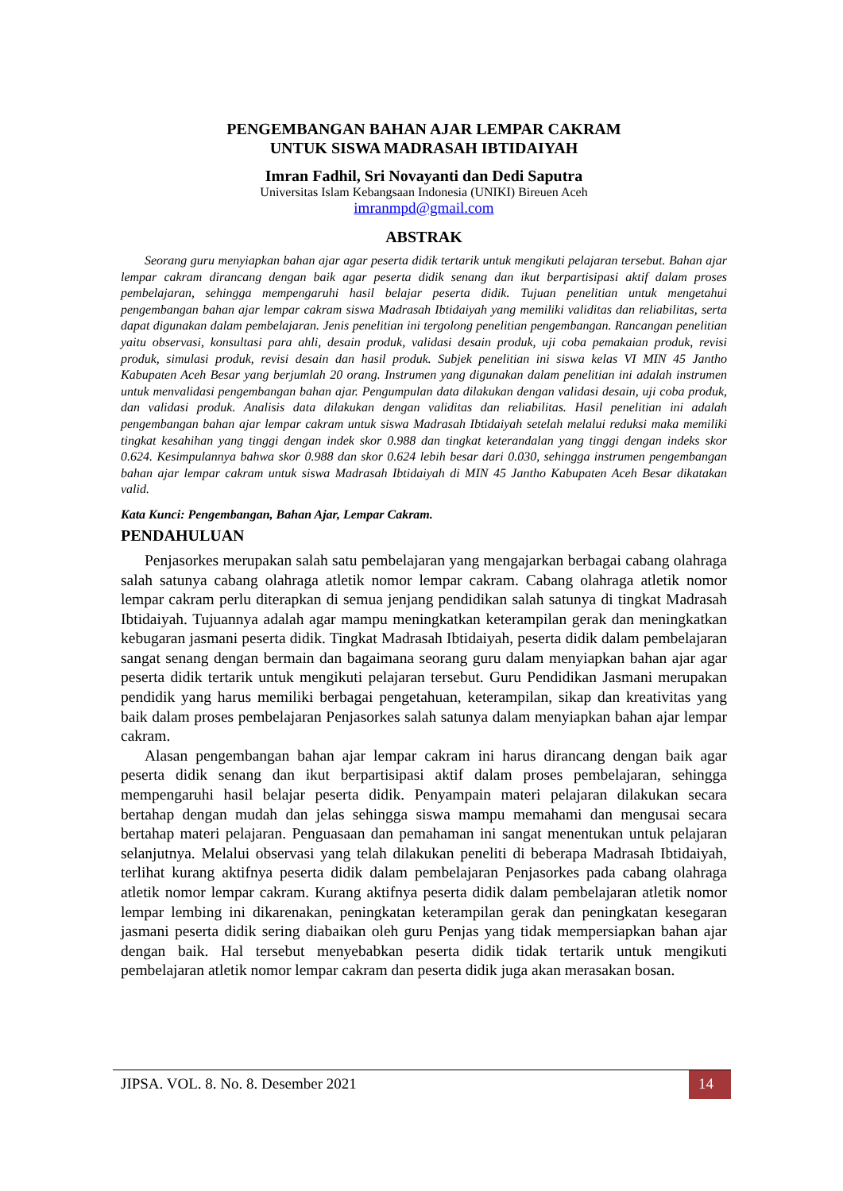PENGEMBANGAN BAHAN AJAR LEMPAR CAKRAM
UNTUK SISWA MADRASAH IBTIDAIYAH
Imran Fadhil, Sri Novayanti dan Dedi Saputra
Universitas Islam Kebangsaan Indonesia (UNIKI) Bireuen Aceh
imranmpd@gmail.com
ABSTRAK
Seorang guru menyiapkan bahan ajar agar peserta didik tertarik untuk mengikuti pelajaran tersebut. Bahan ajar lempar cakram dirancang dengan baik agar peserta didik senang dan ikut berpartisipasi aktif dalam proses pembelajaran, sehingga mempengaruhi hasil belajar peserta didik. Tujuan penelitian untuk mengetahui pengembangan bahan ajar lempar cakram siswa Madrasah Ibtidaiyah yang memiliki validitas dan reliabilitas, serta dapat digunakan dalam pembelajaran. Jenis penelitian ini tergolong penelitian pengembangan. Rancangan penelitian yaitu observasi, konsultasi para ahli, desain produk, validasi desain produk, uji coba pemakaian produk, revisi produk, simulasi produk, revisi desain dan hasil produk. Subjek penelitian ini siswa kelas VI MIN 45 Jantho Kabupaten Aceh Besar yang berjumlah 20 orang. Instrumen yang digunakan dalam penelitian ini adalah instrumen untuk menvalidasi pengembangan bahan ajar. Pengumpulan data dilakukan dengan validasi desain, uji coba produk, dan validasi produk. Analisis data dilakukan dengan validitas dan reliabilitas. Hasil penelitian ini adalah pengembangan bahan ajar lempar cakram untuk siswa Madrasah Ibtidaiyah setelah melalui reduksi maka memiliki tingkat kesahihan yang tinggi dengan indek skor 0.988 dan tingkat keterandalan yang tinggi dengan indeks skor 0.624. Kesimpulannya bahwa skor 0.988 dan skor 0.624 lebih besar dari 0.030, sehingga instrumen pengembangan bahan ajar lempar cakram untuk siswa Madrasah Ibtidaiyah di MIN 45 Jantho Kabupaten Aceh Besar dikatakan valid.
Kata Kunci: Pengembangan, Bahan Ajar, Lempar Cakram.
PENDAHULUAN
Penjasorkes merupakan salah satu pembelajaran yang mengajarkan berbagai cabang olahraga salah satunya cabang olahraga atletik nomor lempar cakram. Cabang olahraga atletik nomor lempar cakram perlu diterapkan di semua jenjang pendidikan salah satunya di tingkat Madrasah Ibtidaiyah. Tujuannya adalah agar mampu meningkatkan keterampilan gerak dan meningkatkan kebugaran jasmani peserta didik. Tingkat Madrasah Ibtidaiyah, peserta didik dalam pembelajaran sangat senang dengan bermain dan bagaimana seorang guru dalam menyiapkan bahan ajar agar peserta didik tertarik untuk mengikuti pelajaran tersebut. Guru Pendidikan Jasmani merupakan pendidik yang harus memiliki berbagai pengetahuan, keterampilan, sikap dan kreativitas yang baik dalam proses pembelajaran Penjasorkes salah satunya dalam menyiapkan bahan ajar lempar cakram.
Alasan pengembangan bahan ajar lempar cakram ini harus dirancang dengan baik agar peserta didik senang dan ikut berpartisipasi aktif dalam proses pembelajaran, sehingga mempengaruhi hasil belajar peserta didik. Penyampain materi pelajaran dilakukan secara bertahap dengan mudah dan jelas sehingga siswa mampu memahami dan mengusai secara bertahap materi pelajaran. Penguasaan dan pemahaman ini sangat menentukan untuk pelajaran selanjutnya. Melalui observasi yang telah dilakukan peneliti di beberapa Madrasah Ibtidaiyah, terlihat kurang aktifnya peserta didik dalam pembelajaran Penjasorkes pada cabang olahraga atletik nomor lempar cakram. Kurang aktifnya peserta didik dalam pembelajaran atletik nomor lempar lembing ini dikarenakan, peningkatan keterampilan gerak dan peningkatan kesegaran jasmani peserta didik sering diabaikan oleh guru Penjas yang tidak mempersiapkan bahan ajar dengan baik. Hal tersebut menyebabkan peserta didik tidak tertarik untuk mengikuti pembelajaran atletik nomor lempar cakram dan peserta didik juga akan merasakan bosan.
JIPSA. VOL. 8. No. 8. Desember 2021 14